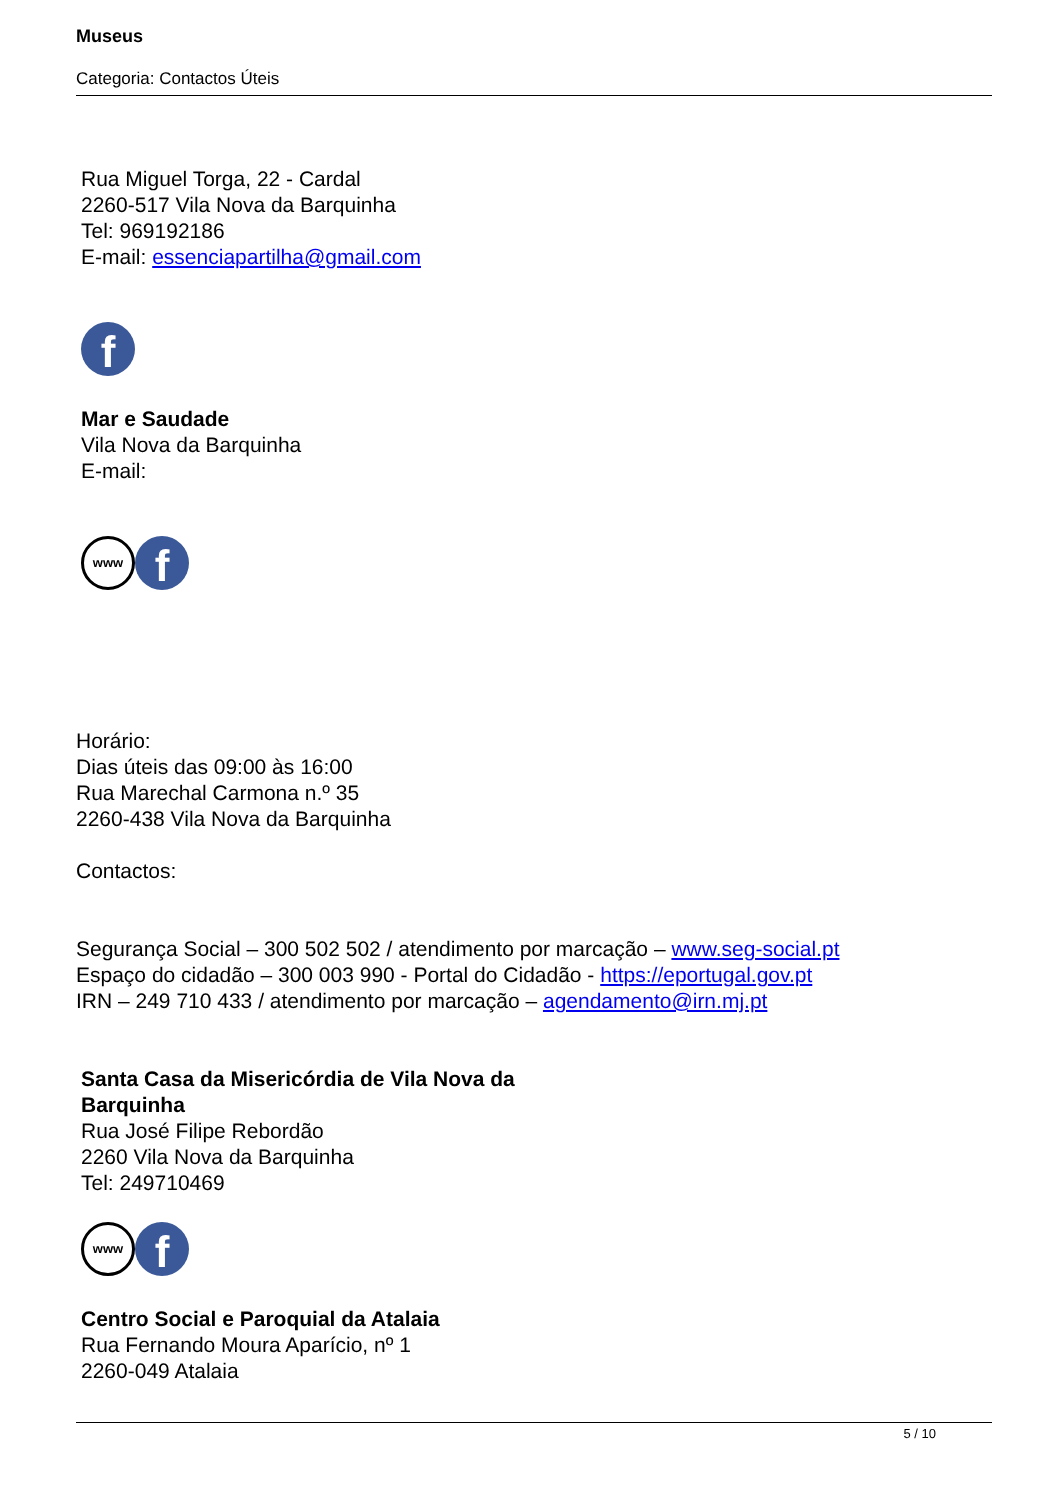Museus
Categoria: Contactos Úteis
Rua Miguel Torga, 22 - Cardal
2260-517 Vila Nova da Barquinha
Tel: 969192186
E-mail: essenciapartilha@gmail.com
f
Mar e Saudade
Vila Nova da Barquinha
E-mail:
www f
Horário:
Dias úteis das 09:00 às 16:00
Rua Marechal Carmona n.º 35
2260-438 Vila Nova da Barquinha
Contactos:
Segurança Social – 300 502 502 / atendimento por marcação – www.seg-social.pt
Espaço do cidadão – 300 003 990 - Portal do Cidadão - https://eportugal.gov.pt
IRN – 249 710 433 / atendimento por marcação – agendamento@irn.mj.pt
Santa Casa da Misericórdia de Vila Nova da Barquinha
Rua José Filipe Rebordão
2260 Vila Nova da Barquinha
Tel: 249710469
www f
Centro Social e Paroquial da Atalaia
Rua Fernando Moura Aparício, nº 1
2260-049 Atalaia
5 / 10